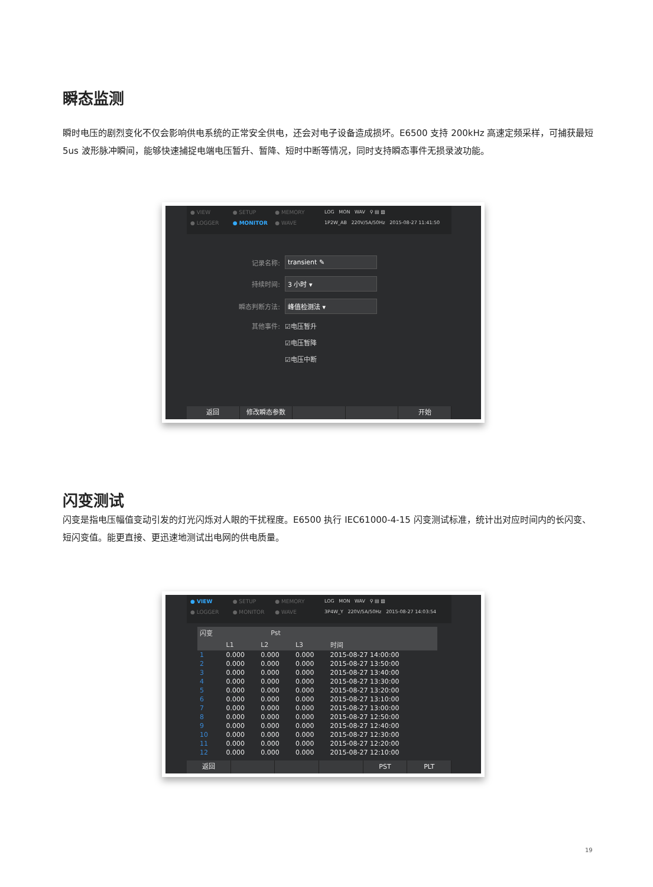瞬态监测
瞬时电压的剧烈变化不仅会影响供电系统的正常安全供电，还会对电子设备造成损坏。E6500 支持 200kHz 高速定频采样，可捕获最短 5us 波形脉冲瞬间，能够快速捕捉电端电压暂升、暂降、短时中断等情况，同时支持瞬态事件无损录波功能。
● VIEW ● SETUP ● MEMORY ● LOGGER ● MONITOR ● WAVE
LOG MON WAV ⚲ ▤ ▧
1P2W_AB 220V/5A/50Hz 2015-08-27 11:41:50
记录名称: transient ✎
持续时间: 3 小时 ▾
瞬态判断方法: 峰值检测法 ▾
其他事件: ☑电压暂升
☑电压暂降
☑电压中断
返回 修改瞬态参数 开始
闪变测试
闪变是指电压幅值变动引发的灯光闪烁对人眼的干扰程度。E6500 执行 IEC61000-4-15 闪变测试标准，统计出对应时间内的长闪变、短闪变值。能更直接、更迅速地测试出电网的供电质量。
● VIEW ● SETUP ● MEMORY ● LOGGER ● MONITOR ● WAVE
LOG MON WAV ⚲ ▤ ▧
3P4W_Y 220V/5A/50Hz 2015-08-27 14:03:54
| 闪变 | Pst | | | |
| --- | --- | --- | --- | --- |
| | L1 | L2 | L3 | 时间 |
| 1 | 0.000 | 0.000 | 0.000 | 2015-08-27 14:00:00 |
| 2 | 0.000 | 0.000 | 0.000 | 2015-08-27 13:50:00 |
| 3 | 0.000 | 0.000 | 0.000 | 2015-08-27 13:40:00 |
| 4 | 0.000 | 0.000 | 0.000 | 2015-08-27 13:30:00 |
| 5 | 0.000 | 0.000 | 0.000 | 2015-08-27 13:20:00 |
| 6 | 0.000 | 0.000 | 0.000 | 2015-08-27 13:10:00 |
| 7 | 0.000 | 0.000 | 0.000 | 2015-08-27 13:00:00 |
| 8 | 0.000 | 0.000 | 0.000 | 2015-08-27 12:50:00 |
| 9 | 0.000 | 0.000 | 0.000 | 2015-08-27 12:40:00 |
| 10 | 0.000 | 0.000 | 0.000 | 2015-08-27 12:30:00 |
| 11 | 0.000 | 0.000 | 0.000 | 2015-08-27 12:20:00 |
| 12 | 0.000 | 0.000 | 0.000 | 2015-08-27 12:10:00 |
返回 PST PLT
19